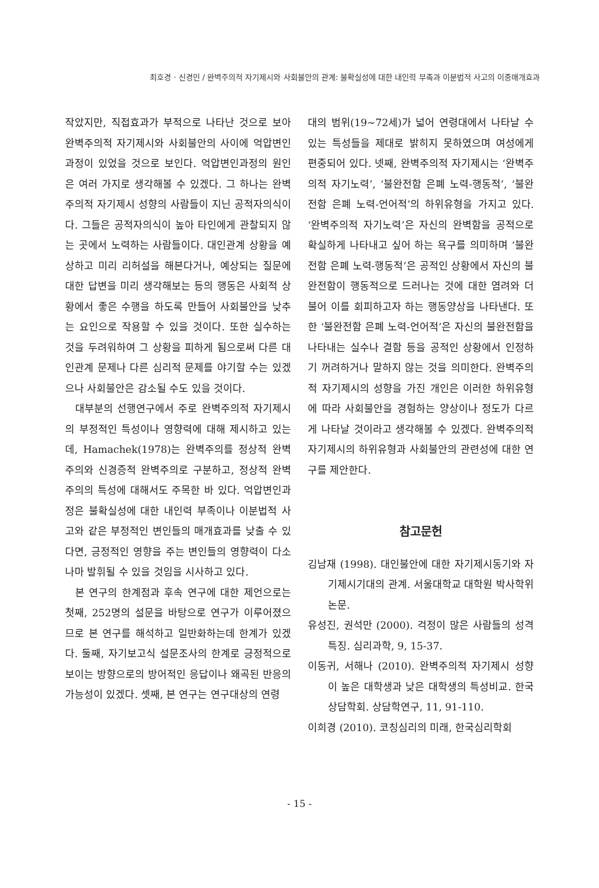최호경 · 신경민 / 완벽주의적 자기제시와 사회불안의 관계: 불확실성에 대한 내인력 부족과 이분법적 사고의 이중매개효과
작았지만, 직접효과가 부적으로 나타난 것으로 보아 완벽주의적 자기제시와 사회불안의 사이에 억압변인과정이 있었을 것으로 보인다. 억압변인과정의 원인은 여러 가지로 생각해볼 수 있겠다. 그 하나는 완벽주의적 자기제시 성향의 사람들이 지닌 공적자의식이다. 그들은 공적자의식이 높아 타인에게 관찰되지 않는 곳에서 노력하는 사람들이다. 대인관계 상황을 예상하고 미리 리허설을 해본다거나, 예상되는 질문에 대한 답변을 미리 생각해보는 등의 행동은 사회적 상황에서 좋은 수행을 하도록 만들어 사회불안을 낮추는 요인으로 작용할 수 있을 것이다. 또한 실수하는 것을 두려워하여 그 상황을 피하게 됨으로써 다른 대인관계 문제나 다른 심리적 문제를 야기할 수는 있겠으나 사회불안은 감소될 수도 있을 것이다.
대부분의 선행연구에서 주로 완벽주의적 자기제시의 부정적인 특성이나 영향력에 대해 제시하고 있는데, Hamachek(1978)는 완벽주의를 정상적 완벽주의와 신경증적 완벽주의로 구분하고, 정상적 완벽주의의 특성에 대해서도 주목한 바 있다. 억압변인과정은 불확실성에 대한 내인력 부족이나 이분법적 사고와 같은 부정적인 변인들의 매개효과를 낮출 수 있다면, 긍정적인 영향을 주는 변인들의 영향력이 다소나마 발휘될 수 있을 것임을 시사하고 있다.
본 연구의 한계점과 후속 연구에 대한 제언으로는 첫째, 252명의 설문을 바탕으로 연구가 이루어졌으므로 본 연구를 해석하고 일반화하는데 한계가 있겠다. 둘째, 자기보고식 설문조사의 한계로 긍정적으로 보이는 방향으로의 방어적인 응답이나 왜곡된 반응의 가능성이 있겠다. 셋째, 본 연구는 연구대상의 연령
대의 범위(19~72세)가 넓어 연령대에서 나타날 수 있는 특성들을 제대로 밝히지 못하였으며 여성에게 편중되어 있다. 넷째, 완벽주의적 자기제시는 ‘완벽주의적 자기노력’, ‘불완전함 은폐 노력-행동적’, ‘불완전함 은폐 노력-언어적’의 하위유형을 가지고 있다. ‘완벽주의적 자기노력’은 자신의 완벽함을 공적으로 확실하게 나타내고 싶어 하는 욕구를 의미하며 ‘불완전함 은폐 노력-행동적’은 공적인 상황에서 자신의 불완전함이 행동적으로 드러나는 것에 대한 염려와 더불어 이를 회피하고자 하는 행동양상을 나타낸다. 또한 ‘불완전함 은폐 노력-언어적’은 자신의 불완전함을 나타내는 실수나 결함 등을 공적인 상황에서 인정하기 꺼려하거나 말하지 않는 것을 의미한다. 완벽주의적 자기제시의 성향을 가진 개인은 이러한 하위유형에 따라 사회불안을 경험하는 양상이나 정도가 다르게 나타날 것이라고 생각해볼 수 있겠다. 완벽주의적 자기제시의 하위유형과 사회불안의 관련성에 대한 연구를 제안한다.
참고문헌
김남재 (1998). 대인불안에 대한 자기제시동기와 자기제시기대의 관계. 서울대학교 대학원 박사학위논문.
유성진, 권석만 (2000). 걱정이 많은 사람들의 성격특징. 심리과학, 9, 15-37.
이동귀, 서해나 (2010). 완벽주의적 자기제시 성향이 높은 대학생과 낮은 대학생의 특성비교. 한국상담학회. 상담학연구, 11, 91-110.
이희경 (2010). 코칭심리의 미래, 한국심리학회
- 15 -